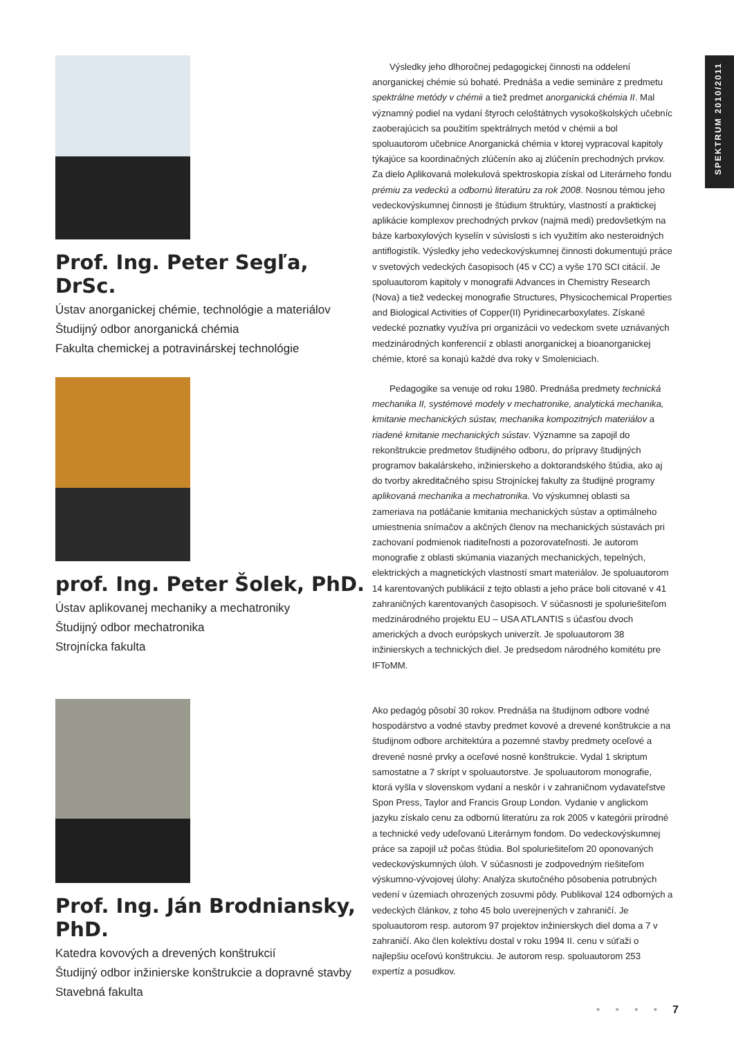SPEKTRUM 2010/2011
Prof. Ing. Peter Segľa, DrSc.
Ústav anorganickej chémie, technológie a materiálov
Študijný odbor anorganická chémia
Fakulta chemickej a potravinárskej technológie
Výsledky jeho dlhoročnej pedagogickej činnosti na oddelení anorganickej chémie sú bohaté. Prednáša a vedie semináre z predmetu spektrálne metódy v chémii a tiež predmet anorganická chémia II. Mal významný podiel na vydaní štyroch celoštátnych vysokoškolských učebníc zaoberajúcich sa použitím spektrálnych metód v chémii a bol spoluautorom učebnice Anorganická chémia v ktorej vypracoval kapitoly týkajúce sa koordinačných zlúčenín ako aj zlúčenín prechodných prvkov. Za dielo Aplikovaná molekulová spektroskopia získal od Literárneho fondu prémiu za vedeckú a odbornú literatúru za rok 2008. Nosnou témou jeho vedeckovýskumnej činnosti je štúdium štruktúry, vlastností a praktickej aplikácie komplexov prechodných prvkov (najmä medi) predovšetkým na báze karboxylových kyselín v súvislosti s ich využitím ako nesteroidných antiflogistík. Výsledky jeho vedeckovýskumnej činnosti dokumentujú práce v svetových vedeckých časopisoch (45 v CC) a vyše 170 SCI citácií. Je spoluautorom kapitoly v monografii Advances in Chemistry Research (Nova) a tiež vedeckej monografie Structures, Physicochemical Properties and Biological Activities of Copper(II) Pyridinecarboxylates. Získané vedecké poznatky využíva pri organizácii vo vedeckom svete uznávaných medzinárodných konferencií z oblasti anorganickej a bioanorganickej chémie, ktoré sa konajú každé dva roky v Smoleniciach.
prof. Ing. Peter Šolek, PhD.
Ústav aplikovanej mechaniky a mechatroniky
Študijný odbor mechatronika
Strojnícka fakulta
Pedagogike sa venuje od roku 1980. Prednáša predmety technická mechanika II, systémové modely v mechatronike, analytická mechanika, kmitanie mechanických sústav, mechanika kompozitných materiálov a riadené kmitanie mechanických sústav. Významne sa zapojil do rekonštrukcie predmetov študijného odboru, do prípravy študijných programov bakalárskeho, inžinierskeho a doktorandského štúdia, ako aj do tvorby akreditačného spisu Strojníckej fakulty za študijné programy aplikovaná mechanika a mechatronika. Vo výskumnej oblasti sa zameriava na potláčanie kmitania mechanických sústav a optimálneho umiestnenia snímačov a akčných členov na mechanických sústavách pri zachovaní podmienok riaditeľnosti a pozorovateľnosti. Je autorom monografie z oblasti skúmania viazaných mechanických, tepelných, elektrických a magnetických vlastností smart materiálov. Je spoluautorom 14 karentovaných publikácií z tejto oblasti a jeho práce boli citované v 41 zahraničných karentovaných časopisoch. V súčasnosti je spoluriešiteľom medzinárodného projektu EU – USA ATLANTIS s účasťou dvoch amerických a dvoch európskych univerzít. Je spoluautorom 38 inžinierskych a technických diel. Je predsedom národného komitétu pre IFToMM.
Prof. Ing. Ján Brodniansky, PhD.
Katedra kovových a drevených konštrukcií
Študijný odbor inžinierske konštrukcie a dopravné stavby
Stavebná fakulta
Ako pedagóg pôsobí 30 rokov. Prednáša na študijnom odbore vodné hospodárstvo a vodné stavby predmet kovové a drevené konštrukcie a na študijnom odbore architektúra a pozemné stavby predmety oceľové a drevené nosné prvky a oceľové nosné konštrukcie. Vydal 1 skriptum samostatne a 7 skrípt v spoluautorstve. Je spoluautorom monografie, ktorá vyšla v slovenskom vydaní a neskôr i v zahraničnom vydavateľstve Spon Press, Taylor and Francis Group London. Vydanie v anglickom jazyku získalo cenu za odbornú literatúru za rok 2005 v kategórii prírodné a technické vedy udeľovanú Literárnym fondom. Do vedeckovýskumnej práce sa zapojil už počas štúdia. Bol spoluriešiteľom 20 oponovaných vedeckovýskumných úloh. V súčasnosti je zodpovedným riešiteľom výskumno-vývojovej úlohy: Analýza skutočného pôsobenia potrubných vedení v územiach ohrozených zosuvmi pôdy. Publikoval 124 odborných a vedeckých článkov, z toho 45 bolo uverejnených v zahraničí. Je spoluautorom resp. autorom 97 projektov inžinierskych diel doma a 7 v zahraničí. Ako člen kolektívu dostal v roku 1994 II. cenu v súťaži o najlepšiu oceľovú konštrukciu. Je autorom resp. spoluautorom 253 expertíz a posudkov.
• • • • 7